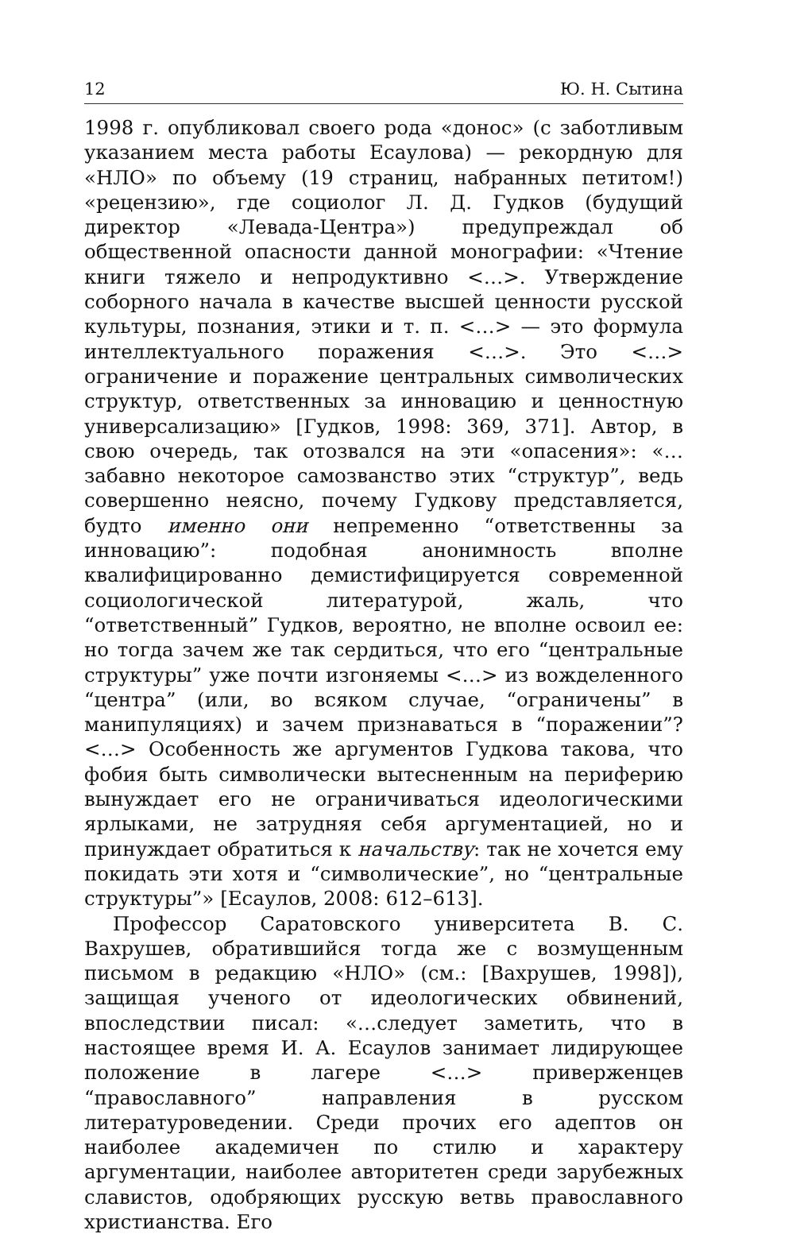12 Ю. Н. Сытина
1998 г. опубликовал своего рода «донос» (с заботливым указанием места работы Есаулова) — рекордную для «НЛО» по объему (19 страниц, набранных петитом!) «рецензию», где социолог Л. Д. Гудков (будущий директор «Левада-Центра») предупреждал об общественной опасности данной монографии: «Чтение книги тяжело и непродуктивно <…>. Утверждение соборного начала в качестве высшей ценности русской культуры, познания, этики и т. п. <…> — это формула интеллектуального поражения <…>. Это <…> ограничение и поражение центральных символических структур, ответственных за инновацию и ценностную универсализацию» [Гудков, 1998: 369, 371]. Автор, в свою очередь, так отозвался на эти «опасения»: «…забавно некоторое самозванство этих “структур”, ведь совершенно неясно, почему Гудкову представляется, будто именно они непременно “ответственны за инновацию”: подобная анонимность вполне квалифицированно демистифицируется современной социологической литературой, жаль, что “ответственный” Гудков, вероятно, не вполне освоил ее: но тогда зачем же так сердиться, что его “центральные структуры” уже почти изгоняемы <…> из вожделенного “центра” (или, во всяком случае, “ограничены” в манипуляциях) и зачем признаваться в “поражении”? <…> Особенность же аргументов Гудкова такова, что фобия быть символически вытесненным на периферию вынуждает его не ограничиваться идеологическими ярлыками, не затрудняя себя аргументацией, но и принуждает обратиться к начальству: так не хочется ему покидать эти хотя и “символические”, но “центральные структуры”» [Есаулов, 2008: 612–613].
Профессор Саратовского университета В. С. Вахрушев, обратившийся тогда же с возмущенным письмом в редакцию «НЛО» (см.: [Вахрушев, 1998]), защищая ученого от идеологических обвинений, впоследствии писал: «…следует заметить, что в настоящее время И. А. Есаулов занимает лидирующее положение в лагере <…> приверженцев “православного” направления в русском литературоведении. Среди прочих его адептов он наиболее академичен по стилю и характеру аргументации, наиболее авторитетен среди зарубежных славистов, одобряющих русскую ветвь православного христианства. Его